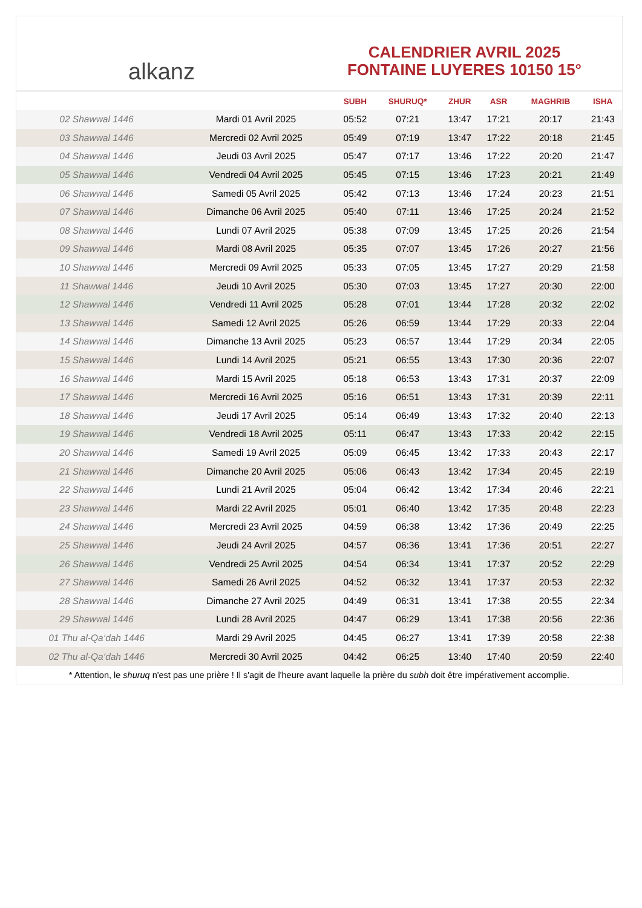alkanz
CALENDRIER AVRIL 2025
FONTAINE LUYERES 10150 15°
| | | SUBH | SHURUQ* | ZHUR | ASR | MAGHRIB | ISHA |
| --- | --- | --- | --- | --- | --- | --- | --- |
| 02 Shawwal 1446 | Mardi 01 Avril 2025 | 05:52 | 07:21 | 13:47 | 17:21 | 20:17 | 21:43 |
| 03 Shawwal 1446 | Mercredi 02 Avril 2025 | 05:49 | 07:19 | 13:47 | 17:22 | 20:18 | 21:45 |
| 04 Shawwal 1446 | Jeudi 03 Avril 2025 | 05:47 | 07:17 | 13:46 | 17:22 | 20:20 | 21:47 |
| 05 Shawwal 1446 | Vendredi 04 Avril 2025 | 05:45 | 07:15 | 13:46 | 17:23 | 20:21 | 21:49 |
| 06 Shawwal 1446 | Samedi 05 Avril 2025 | 05:42 | 07:13 | 13:46 | 17:24 | 20:23 | 21:51 |
| 07 Shawwal 1446 | Dimanche 06 Avril 2025 | 05:40 | 07:11 | 13:46 | 17:25 | 20:24 | 21:52 |
| 08 Shawwal 1446 | Lundi 07 Avril 2025 | 05:38 | 07:09 | 13:45 | 17:25 | 20:26 | 21:54 |
| 09 Shawwal 1446 | Mardi 08 Avril 2025 | 05:35 | 07:07 | 13:45 | 17:26 | 20:27 | 21:56 |
| 10 Shawwal 1446 | Mercredi 09 Avril 2025 | 05:33 | 07:05 | 13:45 | 17:27 | 20:29 | 21:58 |
| 11 Shawwal 1446 | Jeudi 10 Avril 2025 | 05:30 | 07:03 | 13:45 | 17:27 | 20:30 | 22:00 |
| 12 Shawwal 1446 | Vendredi 11 Avril 2025 | 05:28 | 07:01 | 13:44 | 17:28 | 20:32 | 22:02 |
| 13 Shawwal 1446 | Samedi 12 Avril 2025 | 05:26 | 06:59 | 13:44 | 17:29 | 20:33 | 22:04 |
| 14 Shawwal 1446 | Dimanche 13 Avril 2025 | 05:23 | 06:57 | 13:44 | 17:29 | 20:34 | 22:05 |
| 15 Shawwal 1446 | Lundi 14 Avril 2025 | 05:21 | 06:55 | 13:43 | 17:30 | 20:36 | 22:07 |
| 16 Shawwal 1446 | Mardi 15 Avril 2025 | 05:18 | 06:53 | 13:43 | 17:31 | 20:37 | 22:09 |
| 17 Shawwal 1446 | Mercredi 16 Avril 2025 | 05:16 | 06:51 | 13:43 | 17:31 | 20:39 | 22:11 |
| 18 Shawwal 1446 | Jeudi 17 Avril 2025 | 05:14 | 06:49 | 13:43 | 17:32 | 20:40 | 22:13 |
| 19 Shawwal 1446 | Vendredi 18 Avril 2025 | 05:11 | 06:47 | 13:43 | 17:33 | 20:42 | 22:15 |
| 20 Shawwal 1446 | Samedi 19 Avril 2025 | 05:09 | 06:45 | 13:42 | 17:33 | 20:43 | 22:17 |
| 21 Shawwal 1446 | Dimanche 20 Avril 2025 | 05:06 | 06:43 | 13:42 | 17:34 | 20:45 | 22:19 |
| 22 Shawwal 1446 | Lundi 21 Avril 2025 | 05:04 | 06:42 | 13:42 | 17:34 | 20:46 | 22:21 |
| 23 Shawwal 1446 | Mardi 22 Avril 2025 | 05:01 | 06:40 | 13:42 | 17:35 | 20:48 | 22:23 |
| 24 Shawwal 1446 | Mercredi 23 Avril 2025 | 04:59 | 06:38 | 13:42 | 17:36 | 20:49 | 22:25 |
| 25 Shawwal 1446 | Jeudi 24 Avril 2025 | 04:57 | 06:36 | 13:41 | 17:36 | 20:51 | 22:27 |
| 26 Shawwal 1446 | Vendredi 25 Avril 2025 | 04:54 | 06:34 | 13:41 | 17:37 | 20:52 | 22:29 |
| 27 Shawwal 1446 | Samedi 26 Avril 2025 | 04:52 | 06:32 | 13:41 | 17:37 | 20:53 | 22:32 |
| 28 Shawwal 1446 | Dimanche 27 Avril 2025 | 04:49 | 06:31 | 13:41 | 17:38 | 20:55 | 22:34 |
| 29 Shawwal 1446 | Lundi 28 Avril 2025 | 04:47 | 06:29 | 13:41 | 17:38 | 20:56 | 22:36 |
| 01 Thu al-Qa‘dah 1446 | Mardi 29 Avril 2025 | 04:45 | 06:27 | 13:41 | 17:39 | 20:58 | 22:38 |
| 02 Thu al-Qa‘dah 1446 | Mercredi 30 Avril 2025 | 04:42 | 06:25 | 13:40 | 17:40 | 20:59 | 22:40 |
* Attention, le shuruq n'est pas une prière ! Il s'agit de l'heure avant laquelle la prière du subh doit être impérativement accomplie.